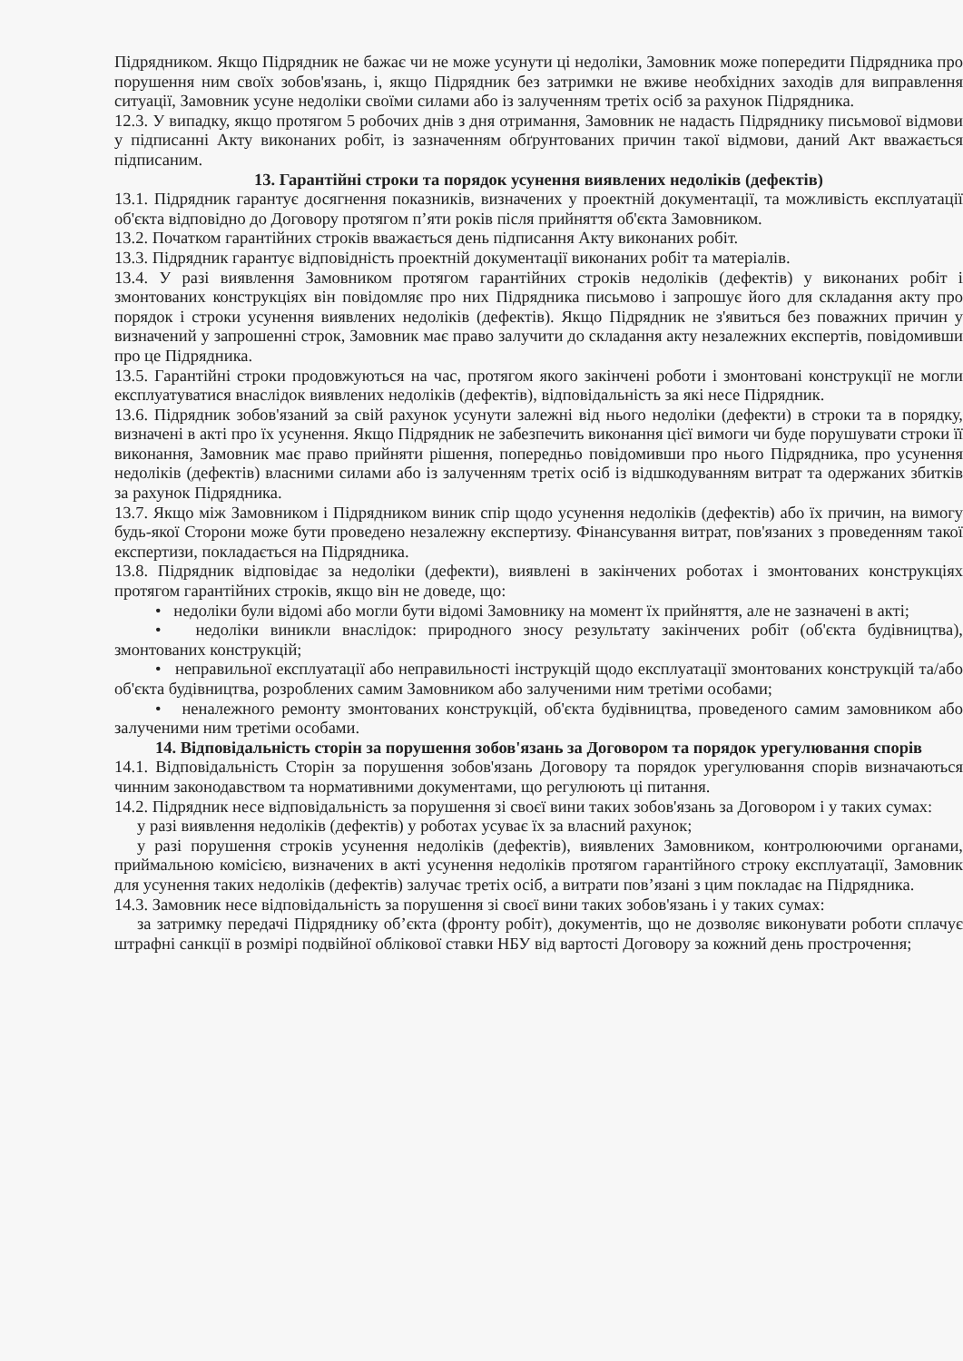Підрядником. Якщо Підрядник не бажає чи не може усунути ці недоліки, Замовник може попередити Підрядника про порушення ним своїх зобов'язань, і, якщо Підрядник без затримки не вживе необхідних заходів для виправлення ситуації, Замовник усуне недоліки своїми силами або із залученням третіх осіб за рахунок Підрядника.
12.3. У випадку, якщо протягом 5 робочих днів з дня отримання, Замовник не надасть Підряднику письмової відмови у підписанні Акту виконаних робіт, із зазначенням обґрунтованих причин такої відмови, даний Акт вважається підписаним.
13. Гарантійні строки та порядок усунення виявлених недоліків (дефектів)
13.1. Підрядник гарантує досягнення показників, визначених у проектній документації, та можливість експлуатації об'єкта відповідно до Договору протягом п’яти років після прийняття об'єкта Замовником.
13.2. Початком гарантійних строків вважається день підписання Акту виконаних робіт.
13.3. Підрядник гарантує відповідність проектній документації виконаних робіт та матеріалів.
13.4. У разі виявлення Замовником протягом гарантійних строків недоліків (дефектів) у виконаних робіт і змонтованих конструкціях він повідомляє про них Підрядника письмово і запрошує його для складання акту про порядок і строки усунення виявлених недоліків (дефектів). Якщо Підрядник не з'явиться без поважних причин у визначений у запрошенні строк, Замовник має право залучити до складання акту незалежних експертів, повідомивши про це Підрядника.
13.5. Гарантійні строки продовжуються на час, протягом якого закінчені роботи і змонтовані конструкції не могли експлуатуватися внаслідок виявлених недоліків (дефектів), відповідальність за які несе Підрядник.
13.6. Підрядник зобов'язаний за свій рахунок усунути залежні від нього недоліки (дефекти) в строки та в порядку, визначені в акті про їх усунення. Якщо Підрядник не забезпечить виконання цієї вимоги чи буде порушувати строки її виконання, Замовник має право прийняти рішення, попередньо повідомивши про нього Підрядника, про усунення недоліків (дефектів) власними силами або із залученням третіх осіб із відшкодуванням витрат та одержаних збитків за рахунок Підрядника.
13.7. Якщо між Замовником і Підрядником виник спір щодо усунення недоліків (дефектів) або їх причин, на вимогу будь-якої Сторони може бути проведено незалежну експертизу. Фінансування витрат, пов'язаних з проведенням такої експертизи, покладається на Підрядника.
13.8. Підрядник відповідає за недоліки (дефекти), виявлені в закінчених роботах і змонтованих конструкціях протягом гарантійних строків, якщо він не доведе, що:
• недоліки були відомі або могли бути відомі Замовнику на момент їх прийняття, але не зазначені в акті;
• недоліки виникли внаслідок: природного зносу результату закінчених робіт (об'єкта будівництва), змонтованих конструкцій;
• неправильної експлуатації або неправильності інструкцій щодо експлуатації змонтованих конструкцій та/або об'єкта будівництва, розроблених самим Замовником або залученими ним третіми особами;
• неналежного ремонту змонтованих конструкцій, об'єкта будівництва, проведеного самим замовником або залученими ним третіми особами.
14. Відповідальність сторін за порушення зобов'язань за Договором та порядок урегулювання спорів
14.1. Відповідальність Сторін за порушення зобов'язань Договору та порядок урегулювання спорів визначаються чинним законодавством та нормативними документами, що регулюють ці питання.
14.2. Підрядник несе відповідальність за порушення зі своєї вини таких зобов'язань за Договором і у таких сумах:
у разі виявлення недоліків (дефектів) у роботах усуває їх за власний рахунок;
у разі порушення строків усунення недоліків (дефектів), виявлених Замовником, контролюючими органами, приймальною комісією, визначених в акті усунення недоліків протягом гарантійного строку експлуатації, Замовник для усунення таких недоліків (дефектів) залучає третіх осіб, а витрати пов’язані з цим покладає на Підрядника.
14.3. Замовник несе відповідальність за порушення зі своєї вини таких зобов'язань і у таких сумах:
за затримку передачі Підряднику об’єкта (фронту робіт), документів, що не дозволяє виконувати роботи сплачує штрафні санкції в розмірі подвійної облікової ставки НБУ від вартості Договору за кожний день прострочення;